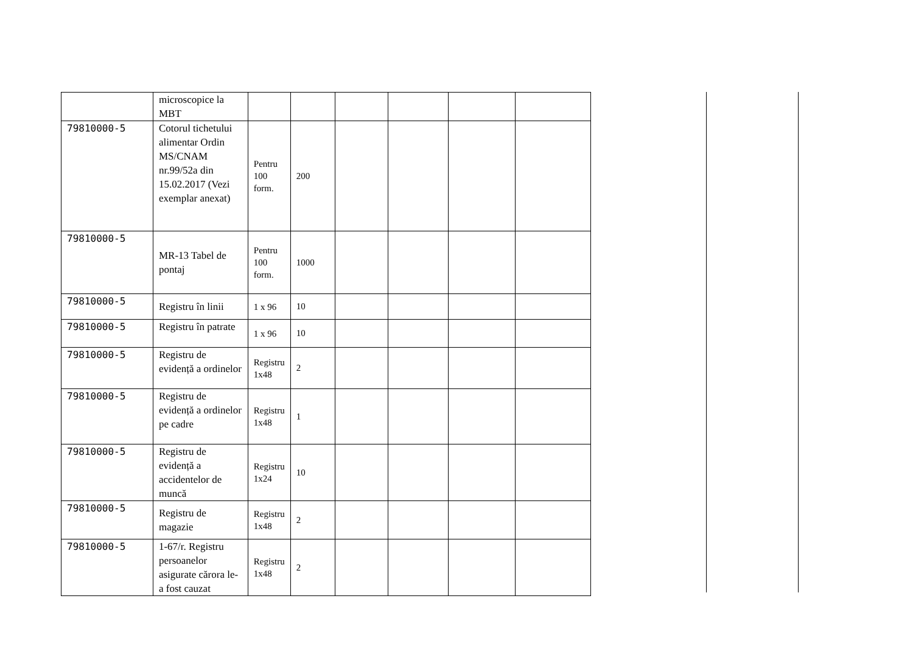| | microscopice la MBT | | | | | | |
| 79810000-5 | Cotorul tichetului alimentar Ordin MS/CNAM nr.99/52a din 15.02.2017 (Vezi exemplar anexat) | Pentru 100 form. | 200 | | | | |
| 79810000-5 | MR-13 Tabel de pontaj | Pentru 100 form. | 1000 | | | | |
| 79810000-5 | Registru în linii | 1 x 96 | 10 | | | | |
| 79810000-5 | Registru în patrate | 1 x 96 | 10 | | | | |
| 79810000-5 | Registru de evidență a ordinelor | Registru 1x48 | 2 | | | | |
| 79810000-5 | Registru de evidență a ordinelor pe cadre | Registru 1x48 | 1 | | | | |
| 79810000-5 | Registru de evidență a accidentelor de muncă | Registru 1x24 | 10 | | | | |
| 79810000-5 | Registru de magazie | Registru 1x48 | 2 | | | | |
| 79810000-5 | 1-67/r. Registru persoanelor asigurate cărora le-a fost cauzat | Registru 1x48 | 2 | | | | |